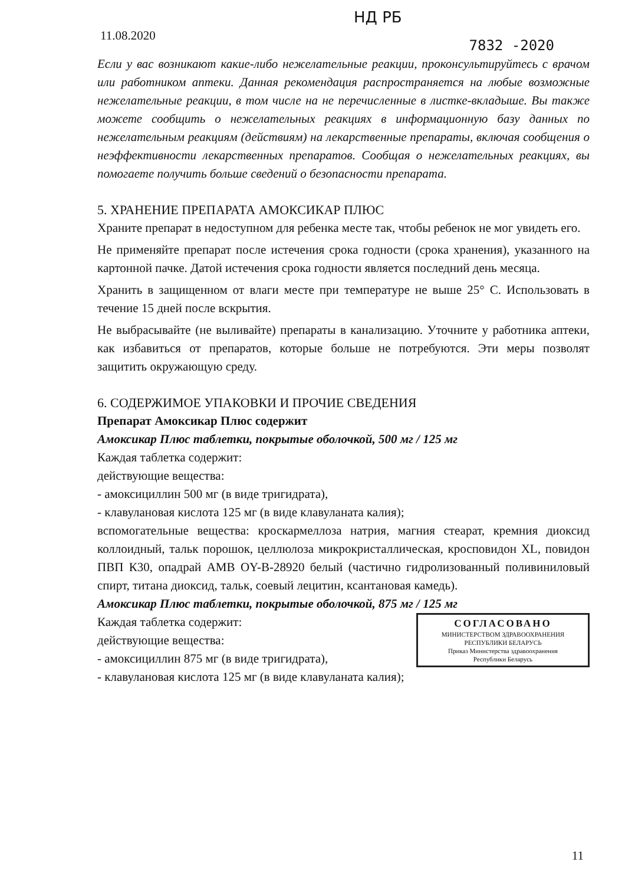НД РБ
11.08.2020
7832 -2020
Если у вас возникают какие-либо нежелательные реакции, проконсультируйтесь с врачом или работником аптеки. Данная рекомендация распространяется на любые возможные нежелательные реакции, в том числе на не перечисленные в листке-вкладыше. Вы также можете сообщить о нежелательных реакциях в информационную базу данных по нежелательным реакциям (действиям) на лекарственные препараты, включая сообщения о неэффективности лекарственных препаратов. Сообщая о нежелательных реакциях, вы помогаете получить больше сведений о безопасности препарата.
5. ХРАНЕНИЕ ПРЕПАРАТА АМОКСИКАР ПЛЮС
Храните препарат в недоступном для ребенка месте так, чтобы ребенок не мог увидеть его.
Не применяйте препарат после истечения срока годности (срока хранения), указанного на картонной пачке. Датой истечения срока годности является последний день месяца.
Хранить в защищенном от влаги месте при температуре не выше 25° С. Использовать в течение 15 дней после вскрытия.
Не выбрасывайте (не выливайте) препараты в канализацию. Уточните у работника аптеки, как избавиться от препаратов, которые больше не потребуются. Эти меры позволят защитить окружающую среду.
6. СОДЕРЖИМОЕ УПАКОВКИ И ПРОЧИЕ СВЕДЕНИЯ
Препарат Амоксикар Плюс содержит
Амоксикар Плюс таблетки, покрытые оболочкой, 500 мг / 125 мг
Каждая таблетка содержит:
действующие вещества:
- амоксициллин 500 мг (в виде тригидрата),
- клавулановая кислота 125 мг (в виде клавуланата калия);
вспомогательные вещества: кроскармеллоза натрия, магния стеарат, кремния диоксид коллоидный, тальк порошок, целлюлоза микрокристаллическая, кросповидон XL, повидон ПВП К30, опадрай АМВ OY-B-28920 белый (частично гидролизованный поливиниловый спирт, титана диоксид, тальк, соевый лецитин, ксантановая камедь).
Амоксикар Плюс таблетки, покрытые оболочкой, 875 мг / 125 мг
СОГЛАСОВАНО
МИНИСТЕРСТВОМ ЗДРАВООХРАНЕНИЯ
РЕСПУБЛИКИ БЕЛАРУСЬ
Приказ Министерства здравоохранения
Республики Беларусь
Каждая таблетка содержит:
действующие вещества:
- амоксициллин 875 мг (в виде тригидрата),
- клавулановая кислота 125 мг (в виде клавуланата калия);
11